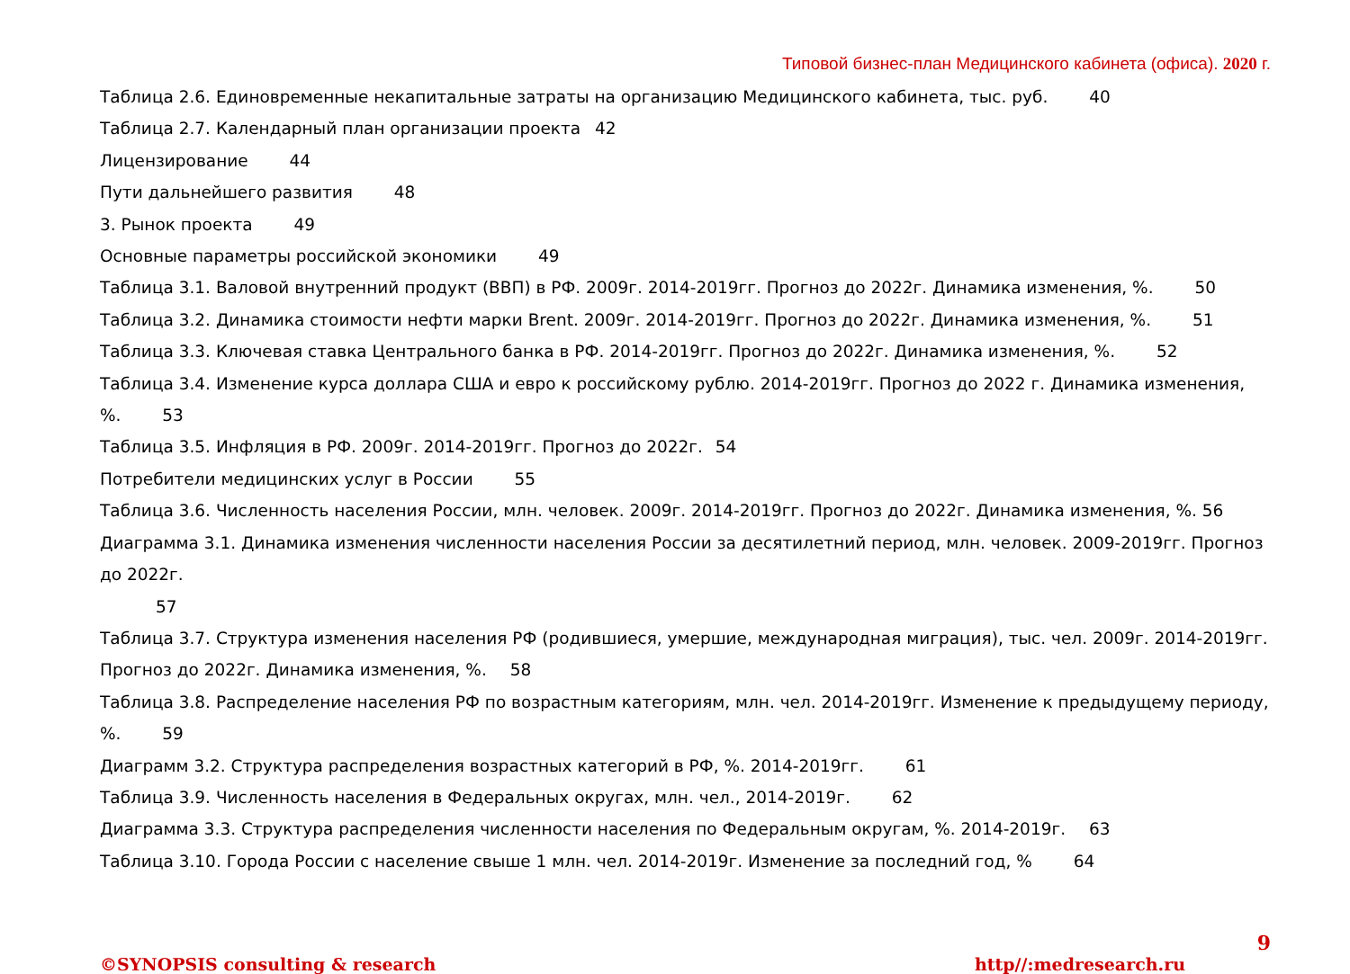Типовой бизнес-план Медицинского кабинета (офиса). 2020 г.
Таблица 2.6. Единовременные некапитальные затраты на организацию Медицинского кабинета, тыс. руб. 40
Таблица 2.7. Календарный план организации проекта 42
Лицензирование 44
Пути дальнейшего развития 48
3. Рынок проекта 49
Основные параметры российской экономики 49
Таблица 3.1. Валовой внутренний продукт (ВВП) в РФ. 2009г. 2014-2019гг. Прогноз до 2022г. Динамика изменения, %. 50
Таблица 3.2. Динамика стоимости нефти марки Brent. 2009г. 2014-2019гг. Прогноз до 2022г. Динамика изменения, %. 51
Таблица 3.3. Ключевая ставка Центрального банка в РФ. 2014-2019гг. Прогноз до 2022г. Динамика изменения, %. 52
Таблица 3.4. Изменение курса доллара США и евро к российскому рублю. 2014-2019гг. Прогноз до 2022 г. Динамика изменения, %. 53
Таблица 3.5. Инфляция в РФ. 2009г. 2014-2019гг. Прогноз до 2022г. 54
Потребители медицинских услуг в России 55
Таблица 3.6. Численность населения России, млн. человек. 2009г. 2014-2019гг. Прогноз до 2022г. Динамика изменения, %. 56
Диаграмма 3.1. Динамика изменения численности населения России за десятилетний период, млн. человек. 2009-2019гг. Прогноз до 2022г.
57
Таблица 3.7. Структура изменения населения РФ (родившиеся, умершие, международная миграция), тыс. чел. 2009г. 2014-2019гг. Прогноз до 2022г. Динамика изменения, %. 58
Таблица 3.8. Распределение населения РФ по возрастным категориям, млн. чел. 2014-2019гг. Изменение к предыдущему периоду, %. 59
Диаграмм 3.2. Структура распределения возрастных категорий в РФ, %. 2014-2019гг. 61
Таблица 3.9. Численность населения в Федеральных округах, млн. чел., 2014-2019г. 62
Диаграмма 3.3. Структура распределения численности населения по Федеральным округам, %. 2014-2019г. 63
Таблица 3.10. Города России с население свыше 1 млн. чел. 2014-2019г. Изменение за последний год, % 64
9
©SYNOPSIS consulting & research http//:medresearch.ru